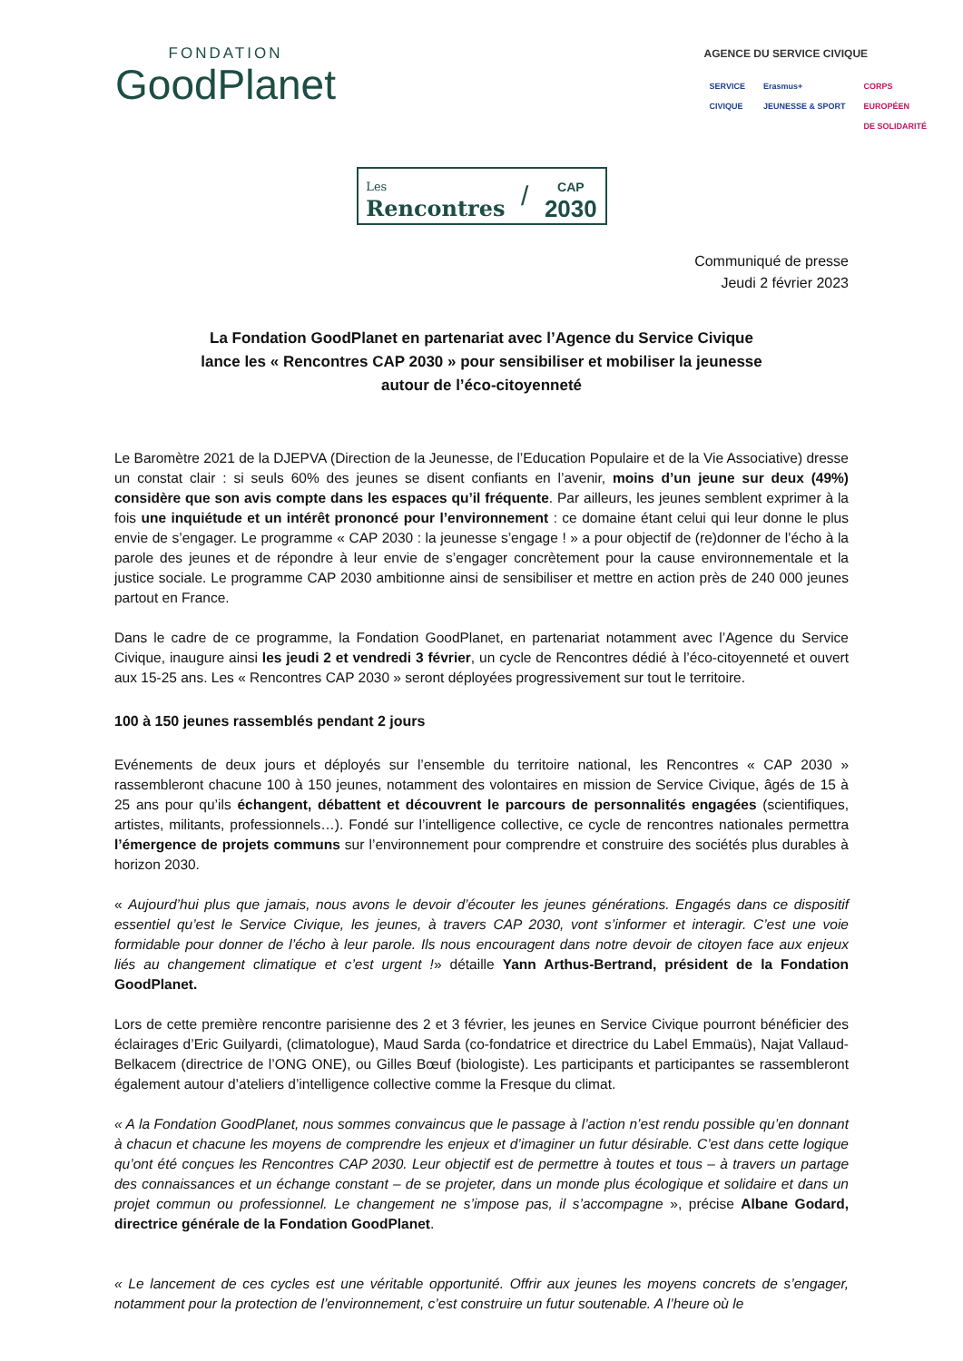FONDATION
GoodPlanet
AGENCE DU SERVICE CIVIQUE
SERVICE
CIVIQUE
Erasmus+
JEUNESSE & SPORT
CORPS
EUROPÉEN
DE SOLIDARITÉ
Les
Rencontres
/
CAP
2030
Communiqué de presse
Jeudi 2 février 2023
La Fondation GoodPlanet en partenariat avec l’Agence du Service Civique
lance les « Rencontres CAP 2030 » pour sensibiliser et mobiliser la jeunesse
autour de l’éco-citoyenneté
Le Baromètre 2021 de la DJEPVA (Direction de la Jeunesse, de l’Education Populaire et de la Vie Associative) dresse un constat clair : si seuls 60% des jeunes se disent confiants en l’avenir, moins d’un jeune sur deux (49%) considère que son avis compte dans les espaces qu’il fréquente. Par ailleurs, les jeunes semblent exprimer à la fois une inquiétude et un intérêt prononcé pour l’environnement : ce domaine étant celui qui leur donne le plus envie de s’engager. Le programme « CAP 2030 : la jeunesse s’engage ! » a pour objectif de (re)donner de l’écho à la parole des jeunes et de répondre à leur envie de s’engager concrètement pour la cause environnementale et la justice sociale. Le programme CAP 2030 ambitionne ainsi de sensibiliser et mettre en action près de 240 000 jeunes partout en France.
Dans le cadre de ce programme, la Fondation GoodPlanet, en partenariat notamment avec l’Agence du Service Civique, inaugure ainsi les jeudi 2 et vendredi 3 février, un cycle de Rencontres dédié à l’éco-citoyenneté et ouvert aux 15-25 ans. Les « Rencontres CAP 2030 » seront déployées progressivement sur tout le territoire.
100 à 150 jeunes rassemblés pendant 2 jours
Evénements de deux jours et déployés sur l’ensemble du territoire national, les Rencontres « CAP 2030 » rassembleront chacune 100 à 150 jeunes, notamment des volontaires en mission de Service Civique, âgés de 15 à 25 ans pour qu’ils échangent, débattent et découvrent le parcours de personnalités engagées (scientifiques, artistes, militants, professionnels…). Fondé sur l’intelligence collective, ce cycle de rencontres nationales permettra l’émergence de projets communs sur l’environnement pour comprendre et construire des sociétés plus durables à horizon 2030.
« Aujourd’hui plus que jamais, nous avons le devoir d’écouter les jeunes générations. Engagés dans ce dispositif essentiel qu’est le Service Civique, les jeunes, à travers CAP 2030, vont s’informer et interagir. C’est une voie formidable pour donner de l’écho à leur parole. Ils nous encouragent dans notre devoir de citoyen face aux enjeux liés au changement climatique et c’est urgent !» détaille Yann Arthus-Bertrand, président de la Fondation GoodPlanet.
Lors de cette première rencontre parisienne des 2 et 3 février, les jeunes en Service Civique pourront bénéficier des éclairages d’Eric Guilyardi, (climatologue), Maud Sarda (co-fondatrice et directrice du Label Emmaüs), Najat Vallaud-Belkacem (directrice de l’ONG ONE), ou Gilles Bœuf (biologiste). Les participants et participantes se rassembleront également autour d’ateliers d’intelligence collective comme la Fresque du climat.
« A la Fondation GoodPlanet, nous sommes convaincus que le passage à l’action n’est rendu possible qu’en donnant à chacun et chacune les moyens de comprendre les enjeux et d’imaginer un futur désirable. C’est dans cette logique qu’ont été conçues les Rencontres CAP 2030. Leur objectif est de permettre à toutes et tous – à travers un partage des connaissances et un échange constant – de se projeter, dans un monde plus écologique et solidaire et dans un projet commun ou professionnel. Le changement ne s’impose pas, il s’accompagne », précise Albane Godard, directrice générale de la Fondation GoodPlanet.
« Le lancement de ces cycles est une véritable opportunité. Offrir aux jeunes les moyens concrets de s’engager, notamment pour la protection de l’environnement, c’est construire un futur soutenable. A l’heure où le